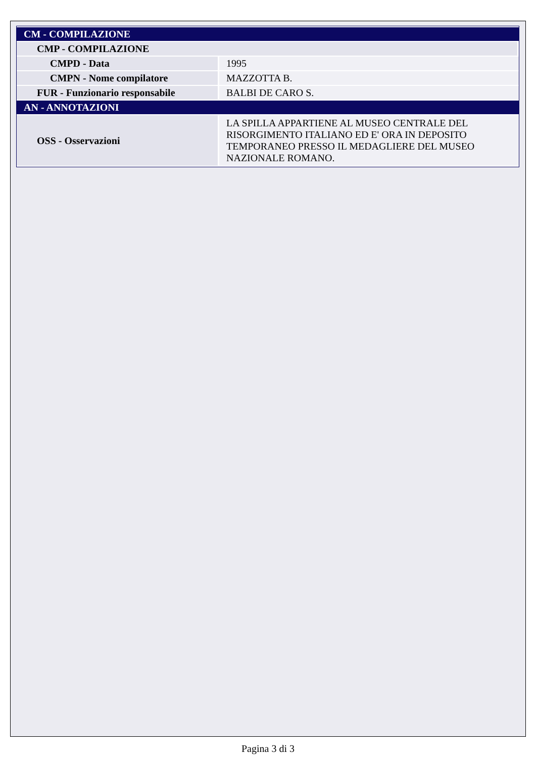| CM - COMPILAZIONE | |
| CMP - COMPILAZIONE | |
| CMPD - Data | 1995 |
| CMPN - Nome compilatore | MAZZOTTA B. |
| FUR - Funzionario responsabile | BALBI DE CARO S. |
| AN - ANNOTAZIONI | |
| OSS - Osservazioni | LA SPILLA APPARTIENE AL MUSEO CENTRALE DEL RISORGIMENTO ITALIANO ED E' ORA IN DEPOSITO TEMPORANEO PRESSO IL MEDAGLIERE DEL MUSEO NAZIONALE ROMANO. |
Pagina 3 di 3